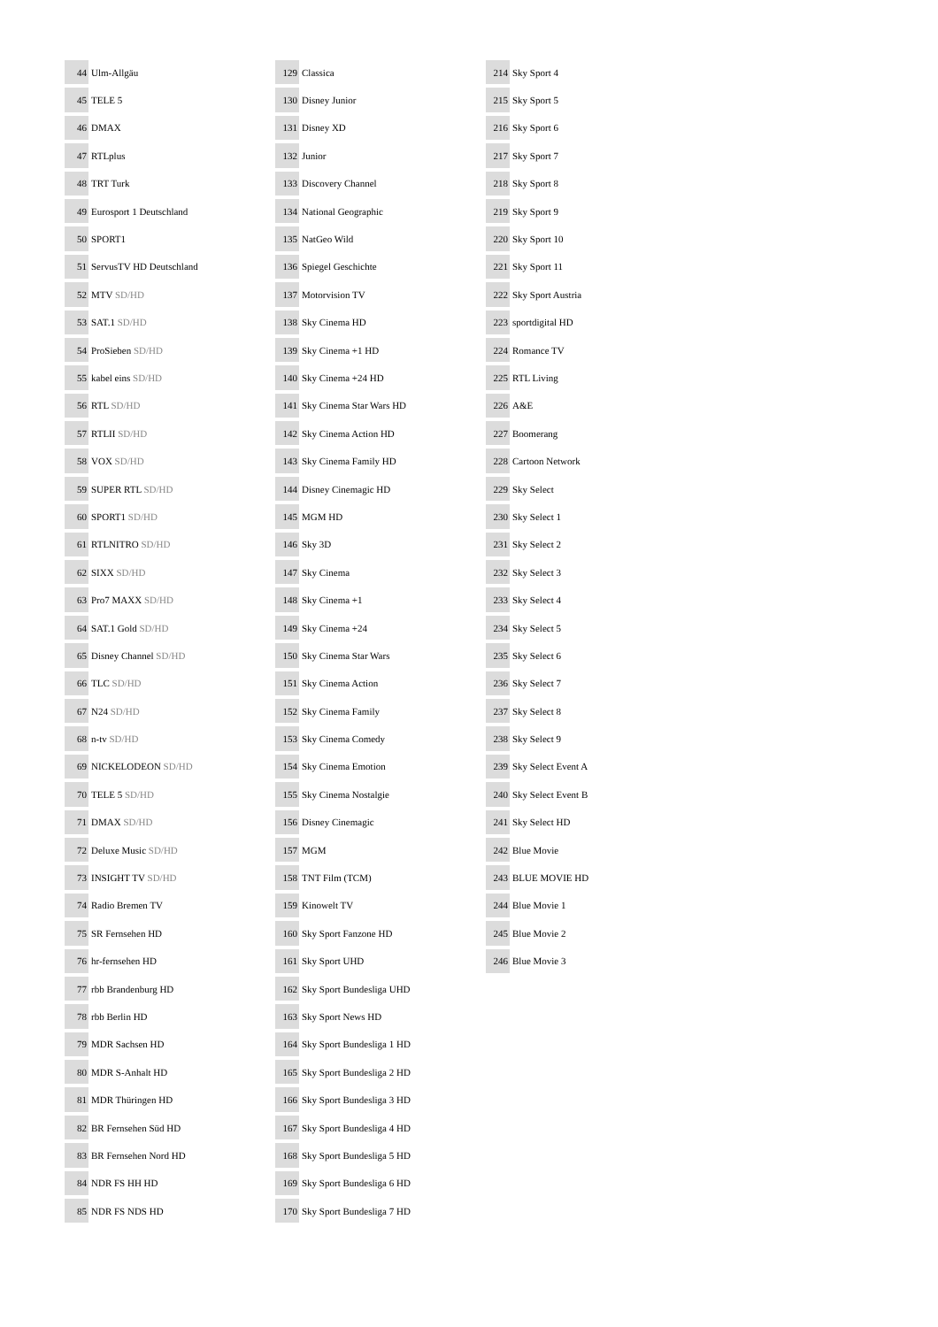| 44 | Ulm-Allgäu |
| 45 | TELE 5 |
| 46 | DMAX |
| 47 | RTLplus |
| 48 | TRT Turk |
| 49 | Eurosport 1 Deutschland |
| 50 | SPORT1 |
| 51 | ServusTV HD Deutschland |
| 52 | MTV SD/HD |
| 53 | SAT.1 SD/HD |
| 54 | ProSieben SD/HD |
| 55 | kabel eins SD/HD |
| 56 | RTL SD/HD |
| 57 | RTLII SD/HD |
| 58 | VOX SD/HD |
| 59 | SUPER RTL SD/HD |
| 60 | SPORT1 SD/HD |
| 61 | RTLNITRO SD/HD |
| 62 | SIXX SD/HD |
| 63 | Pro7 MAXX SD/HD |
| 64 | SAT.1 Gold SD/HD |
| 65 | Disney Channel SD/HD |
| 66 | TLC SD/HD |
| 67 | N24 SD/HD |
| 68 | n-tv SD/HD |
| 69 | NICKELODEON SD/HD |
| 70 | TELE 5 SD/HD |
| 71 | DMAX SD/HD |
| 72 | Deluxe Music SD/HD |
| 73 | INSIGHT TV SD/HD |
| 74 | Radio Bremen TV |
| 75 | SR Fernsehen HD |
| 76 | hr-fernsehen HD |
| 77 | rbb Brandenburg HD |
| 78 | rbb Berlin HD |
| 79 | MDR Sachsen HD |
| 80 | MDR S-Anhalt HD |
| 81 | MDR Thüringen HD |
| 82 | BR Fernsehen Süd HD |
| 83 | BR Fernsehen Nord HD |
| 84 | NDR FS HH HD |
| 85 | NDR FS NDS HD |
| 129 | Classica |
| 130 | Disney Junior |
| 131 | Disney XD |
| 132 | Junior |
| 133 | Discovery Channel |
| 134 | National Geographic |
| 135 | NatGeo Wild |
| 136 | Spiegel Geschichte |
| 137 | Motorvision TV |
| 138 | Sky Cinema HD |
| 139 | Sky Cinema +1 HD |
| 140 | Sky Cinema +24 HD |
| 141 | Sky Cinema Star Wars HD |
| 142 | Sky Cinema Action HD |
| 143 | Sky Cinema Family HD |
| 144 | Disney Cinemagic HD |
| 145 | MGM HD |
| 146 | Sky 3D |
| 147 | Sky Cinema |
| 148 | Sky Cinema +1 |
| 149 | Sky Cinema +24 |
| 150 | Sky Cinema Star Wars |
| 151 | Sky Cinema Action |
| 152 | Sky Cinema Family |
| 153 | Sky Cinema Comedy |
| 154 | Sky Cinema Emotion |
| 155 | Sky Cinema Nostalgie |
| 156 | Disney Cinemagic |
| 157 | MGM |
| 158 | TNT Film (TCM) |
| 159 | Kinowelt TV |
| 160 | Sky Sport Fanzone HD |
| 161 | Sky Sport UHD |
| 162 | Sky Sport Bundesliga UHD |
| 163 | Sky Sport News HD |
| 164 | Sky Sport Bundesliga 1 HD |
| 165 | Sky Sport Bundesliga 2 HD |
| 166 | Sky Sport Bundesliga 3 HD |
| 167 | Sky Sport Bundesliga 4 HD |
| 168 | Sky Sport Bundesliga 5 HD |
| 169 | Sky Sport Bundesliga 6 HD |
| 170 | Sky Sport Bundesliga 7 HD |
| 214 | Sky Sport 4 |
| 215 | Sky Sport 5 |
| 216 | Sky Sport 6 |
| 217 | Sky Sport 7 |
| 218 | Sky Sport 8 |
| 219 | Sky Sport 9 |
| 220 | Sky Sport 10 |
| 221 | Sky Sport 11 |
| 222 | Sky Sport Austria |
| 223 | sportdigital HD |
| 224 | Romance TV |
| 225 | RTL Living |
| 226 | A&E |
| 227 | Boomerang |
| 228 | Cartoon Network |
| 229 | Sky Select |
| 230 | Sky Select 1 |
| 231 | Sky Select 2 |
| 232 | Sky Select 3 |
| 233 | Sky Select 4 |
| 234 | Sky Select 5 |
| 235 | Sky Select 6 |
| 236 | Sky Select 7 |
| 237 | Sky Select 8 |
| 238 | Sky Select 9 |
| 239 | Sky Select Event A |
| 240 | Sky Select Event B |
| 241 | Sky Select HD |
| 242 | Blue Movie |
| 243 | BLUE MOVIE HD |
| 244 | Blue Movie 1 |
| 245 | Blue Movie 2 |
| 246 | Blue Movie 3 |